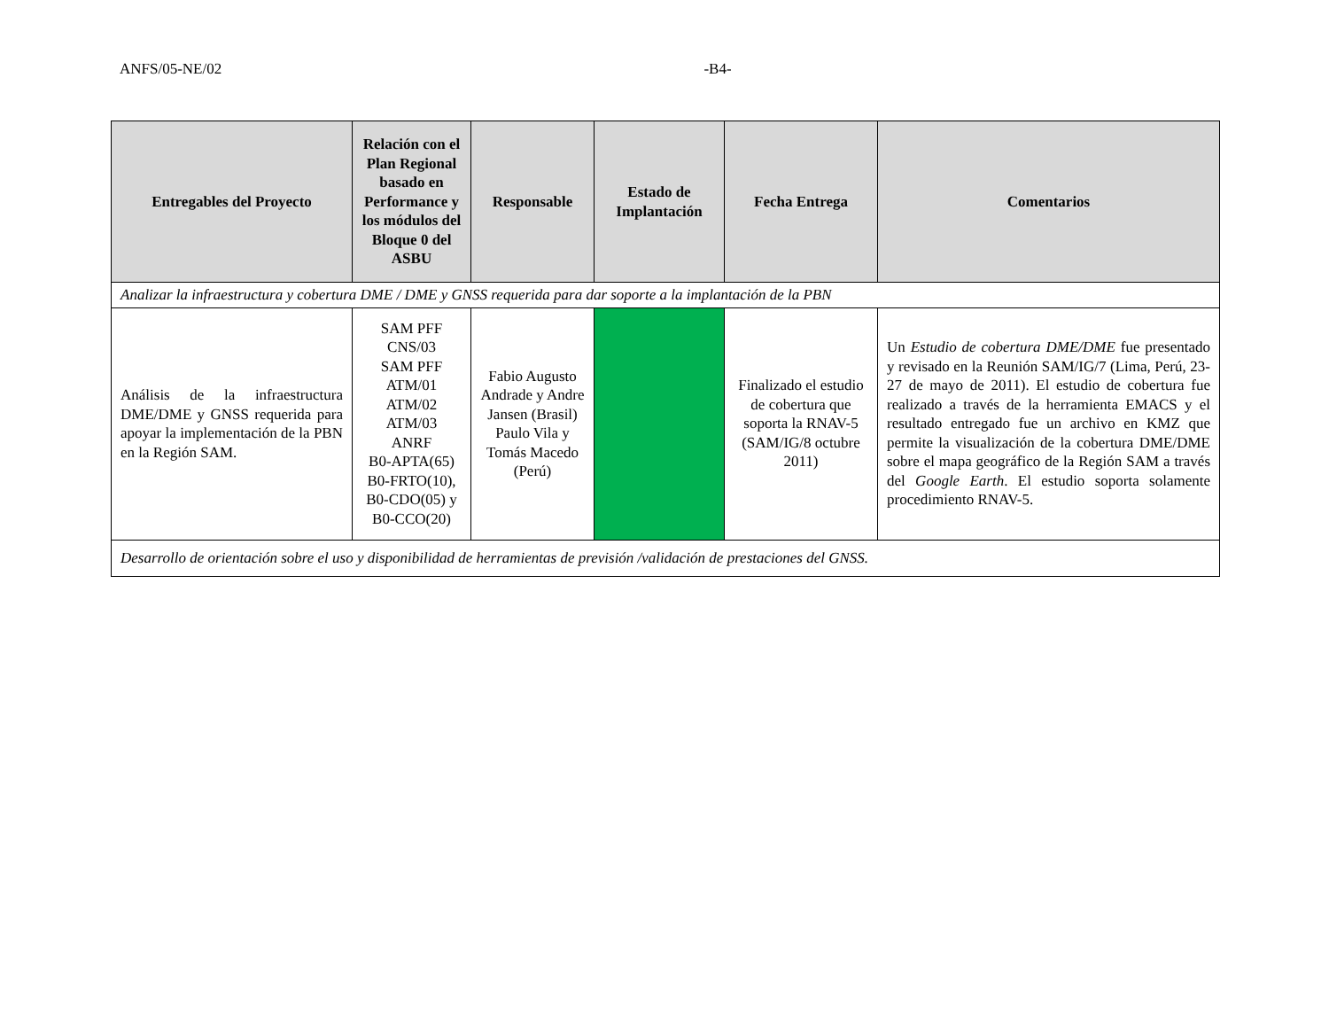ANFS/05-NE/02 -B4-
| Entregables del Proyecto | Relación con el Plan Regional basado en Performance y los módulos del Bloque 0 del ASBU | Responsable | Estado de Implantación | Fecha Entrega | Comentarios |
| --- | --- | --- | --- | --- | --- |
| Analizar la infraestructura y cobertura DME / DME y GNSS requerida para dar soporte a la implantación de la PBN | | | | | |
| Análisis de la infraestructura DME/DME y GNSS requerida para apoyar la implementación de la PBN en la Región SAM. | SAM PFF CNS/03 SAM PFF ATM/01 ATM/02 ATM/03 ANRF B0-APTA(65) B0-FRTO(10), B0-CDO(05) y B0-CCO(20) | Fabio Augusto Andrade y Andre Jansen (Brasil) Paulo Vila y Tomás Macedo (Perú) | | Finalizado el estudio de cobertura que soporta la RNAV-5 (SAM/IG/8 octubre 2011) | Un Estudio de cobertura DME/DME fue presentado y revisado en la Reunión SAM/IG/7 (Lima, Perú, 23-27 de mayo de 2011). El estudio de cobertura fue realizado a través de la herramienta EMACS y el resultado entregado fue un archivo en KMZ que permite la visualización de la cobertura DME/DME sobre el mapa geográfico de la Región SAM a través del Google Earth . El estudio soporta solamente procedimiento RNAV-5. |
| Desarrollo de orientación sobre el uso y disponibilidad de herramientas de previsión /validación de prestaciones del GNSS. | | | | | |